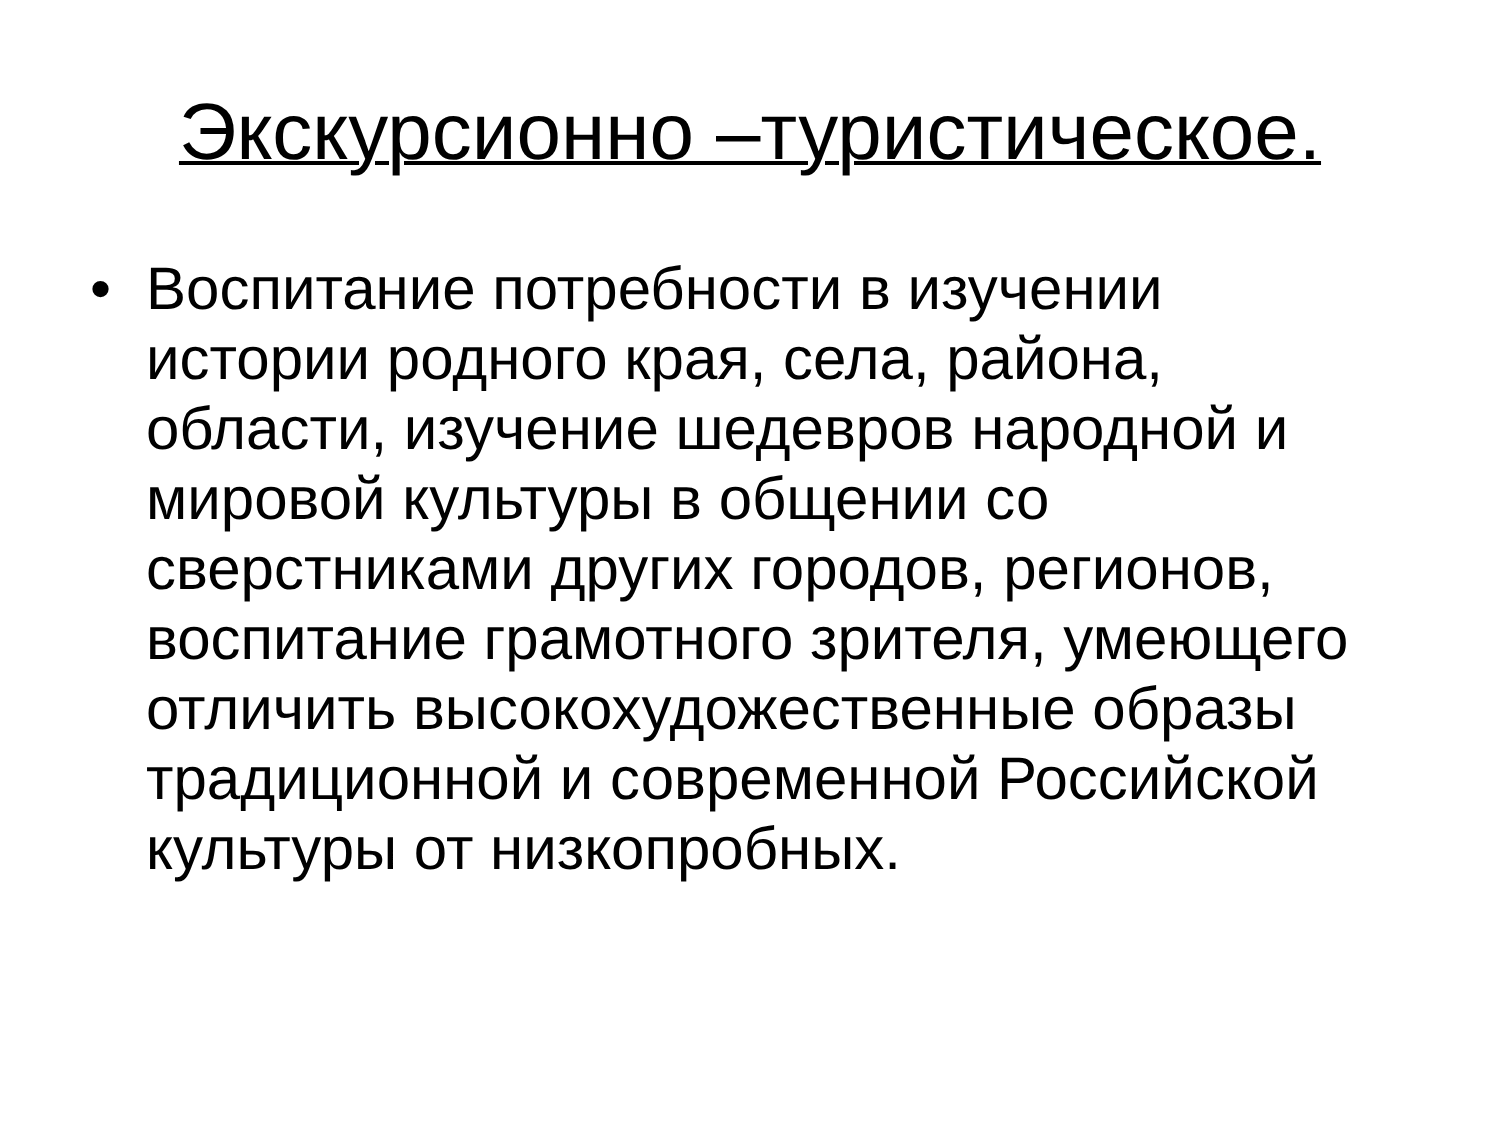Экскурсионно –туристическое.
• Воспитание потребности в изучении истории родного края, села, района, области, изучение шедевров народной и мировой культуры в общении со сверстниками других городов, регионов, воспитание грамотного зрителя, умеющего отличить высокохудожественные образы традиционной и современной Российской культуры от низкопробных.